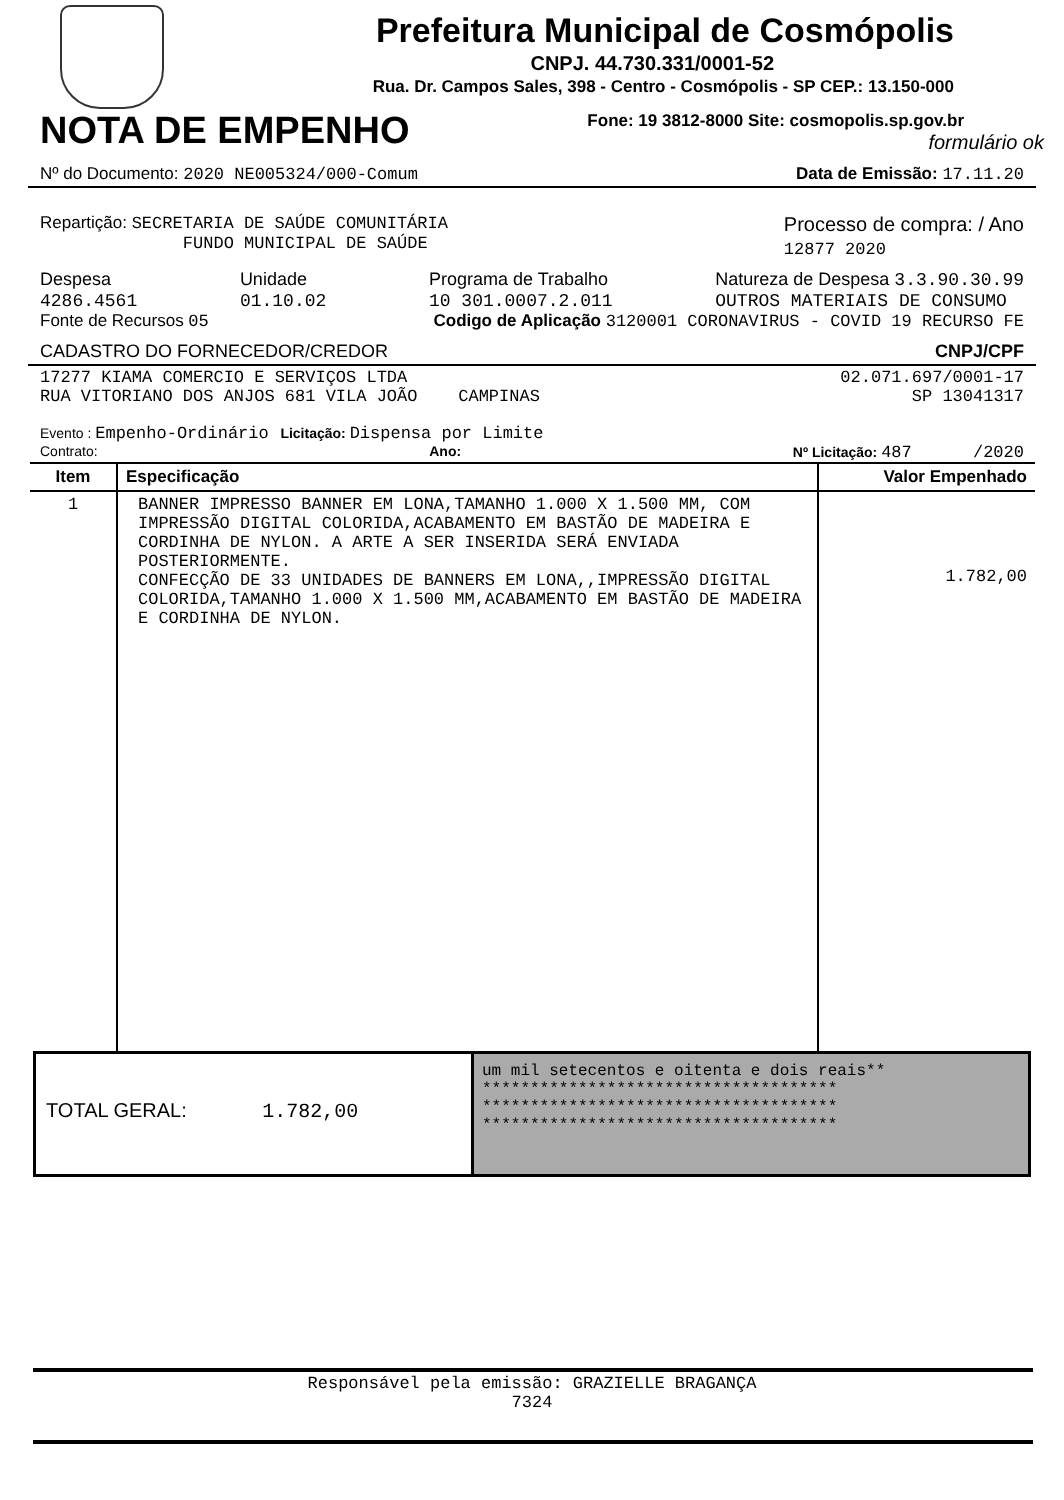Prefeitura Municipal de Cosmópolis
CNPJ. 44.730.331/0001-52
Rua. Dr. Campos Sales, 398 - Centro - Cosmópolis - SP CEP.: 13.150-000
NOTA DE EMPENHO
Fone: 19 3812-8000 Site: cosmopolis.sp.gov.br
formulário ok
Nº do Documento: 2020 NE005324/000-Comum Data de Emissão: 17.11.20
Repartição: SECRETARIA DE SAÚDE COMUNITÁRIA
FUNDO MUNICIPAL DE SAÚDE Processo de compra: / Ano
12877 2020
Despesa
4286.4561 Unidade
01.10.02 Programa de Trabalho
10 301.0007.2.011 Natureza de Despesa 3.3.90.30.99
OUTROS MATERIAIS DE CONSUMO
Fonte de Recursos 05 Codigo de Aplicação 3120001 CORONAVIRUS - COVID 19 RECURSO FE
CADASTRO DO FORNECEDOR/CREDOR CNPJ/CPF
17277 KIAMA COMERCIO E SERVIÇOS LTDA
RUA VITORIANO DOS ANJOS 681 VILA JOÃO CAMPINAS 02.071.697/0001-17
SP 13041317
Evento : Empenho-Ordinário Licitação: Dispensa por Limite
Contrato: Ano: Nº Licitação: 487 /2020
| Item | Especificação | Valor Empenhado |
| --- | --- | --- |
| 1 | BANNER IMPRESSO BANNER EM LONA,TAMANHO 1.000 X 1.500 MM, COM IMPRESSÃO DIGITAL COLORIDA,ACABAMENTO EM BASTÃO DE MADEIRA E CORDINHA DE NYLON. A ARTE A SER INSERIDA SERÁ ENVIADA POSTERIORMENTE. CONFECÇÃO DE 33 UNIDADES DE BANNERS EM LONA,,IMPRESSÃO DIGITAL COLORIDA,TAMANHO 1.000 X 1.500 MM,ACABAMENTO EM BASTÃO DE MADEIRA E CORDINHA DE NYLON. | 1.782,00 |
TOTAL GERAL: 1.782,00
um mil setecentos e oitenta e dois reais**
*************************************
*************************************
*************************************
Responsável pela emissão: GRAZIELLE BRAGANÇA
7324